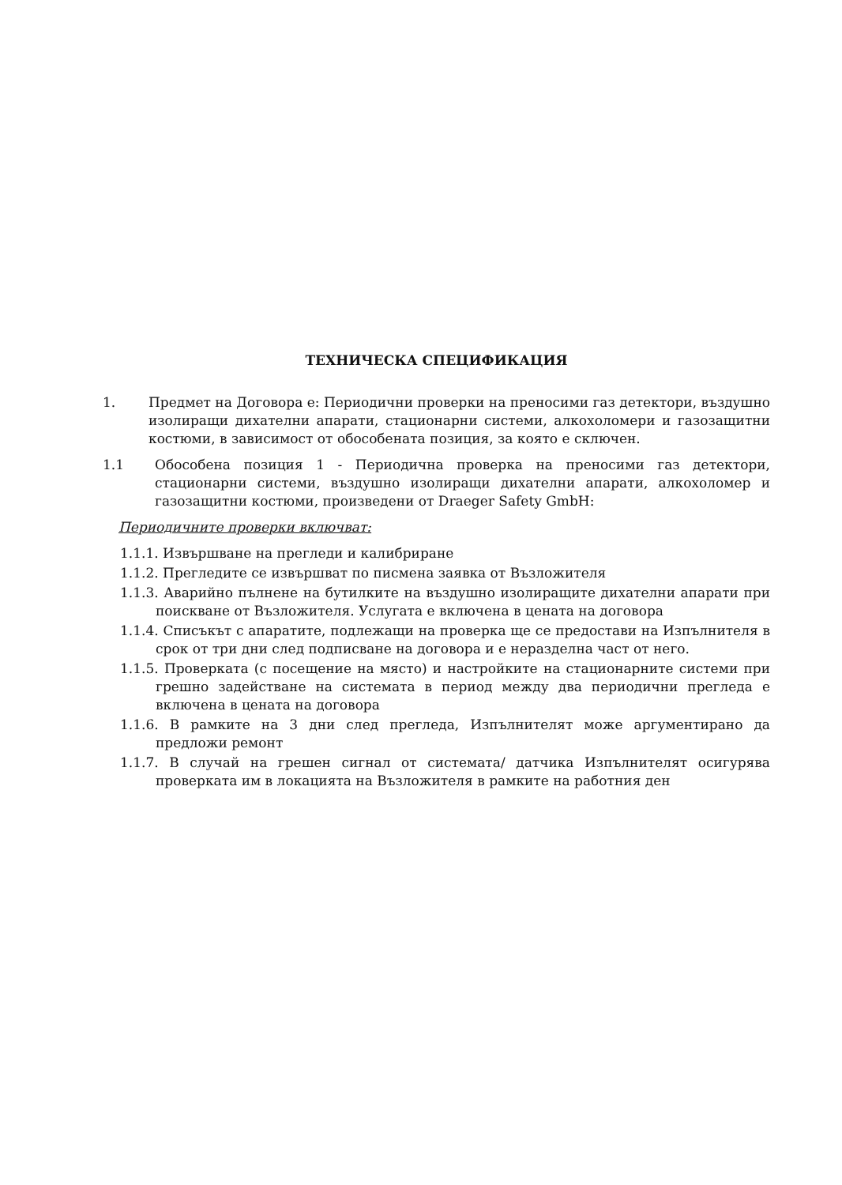ТЕХНИЧЕСКА СПЕЦИФИКАЦИЯ
1. Предмет на Договора е: Периодични проверки на преносими газ детектори, въздушно изолиращи дихателни апарати, стационарни системи, алкохоломери и газозащитни костюми, в зависимост от обособената позиция, за която е сключен.
1.1 Обособена позиция 1 - Периодична проверка на преносими газ детектори, стационарни системи, въздушно изолиращи дихателни апарати, алкохоломер и газозащитни костюми, произведени от Draeger Safety GmbH:
Периодичните проверки включват:
1.1.1. Извършване на прегледи и калибриране
1.1.2. Прегледите се извършват по писмена заявка от Възложителя
1.1.3. Аварийно пълнене на бутилките на въздушно изолиращите дихателни апарати при поискване от Възложителя. Услугата е включена в цената на договора
1.1.4. Списъкът с апаратите, подлежащи на проверка ще се предостави на Изпълнителя в срок от три дни след подписване на договора и е неразделна част от него.
1.1.5. Проверката (с посещение на място) и настройките на стационарните системи при грешно задействане на системата в период между два периодични прегледа е включена в цената на договора
1.1.6. В рамките на 3 дни след прегледа, Изпълнителят може аргументирано да предложи ремонт
1.1.7. В случай на грешен сигнал от системата/ датчика Изпълнителят осигурява проверката им в локацията на Възложителя в рамките на работния ден